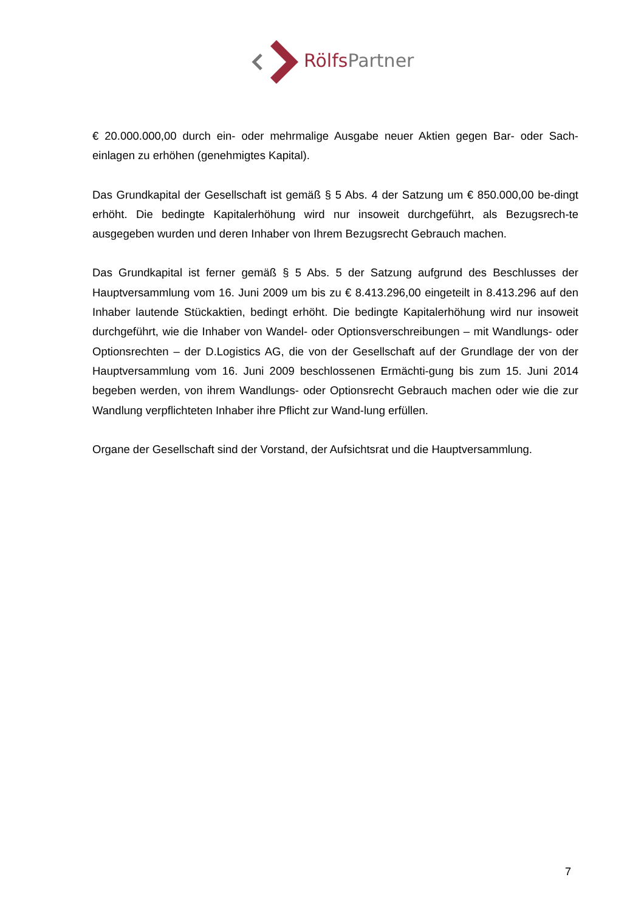Rölfs Partner
€ 20.000.000,00 durch ein- oder mehrmalige Ausgabe neuer Aktien gegen Bar- oder Sach-einlagen zu erhöhen (genehmigtes Kapital).
Das Grundkapital der Gesellschaft ist gemäß § 5 Abs. 4 der Satzung um € 850.000,00 be-dingt erhöht. Die bedingte Kapitalerhöhung wird nur insoweit durchgeführt, als Bezugsrech-te ausgegeben wurden und deren Inhaber von Ihrem Bezugsrecht Gebrauch machen.
Das Grundkapital ist ferner gemäß § 5 Abs. 5 der Satzung aufgrund des Beschlusses der Hauptversammlung vom 16. Juni 2009 um bis zu € 8.413.296,00 eingeteilt in 8.413.296 auf den Inhaber lautende Stückaktien, bedingt erhöht. Die bedingte Kapitalerhöhung wird nur insoweit durchgeführt, wie die Inhaber von Wandel- oder Optionsverschreibungen – mit Wandlungs- oder Optionsrechten – der D.Logistics AG, die von der Gesellschaft auf der Grundlage der von der Hauptversammlung vom 16. Juni 2009 beschlossenen Ermächti-gung bis zum 15. Juni 2014 begeben werden, von ihrem Wandlungs- oder Optionsrecht Gebrauch machen oder wie die zur Wandlung verpflichteten Inhaber ihre Pflicht zur Wand-lung erfüllen.
Organe der Gesellschaft sind der Vorstand, der Aufsichtsrat und die Hauptversammlung.
7